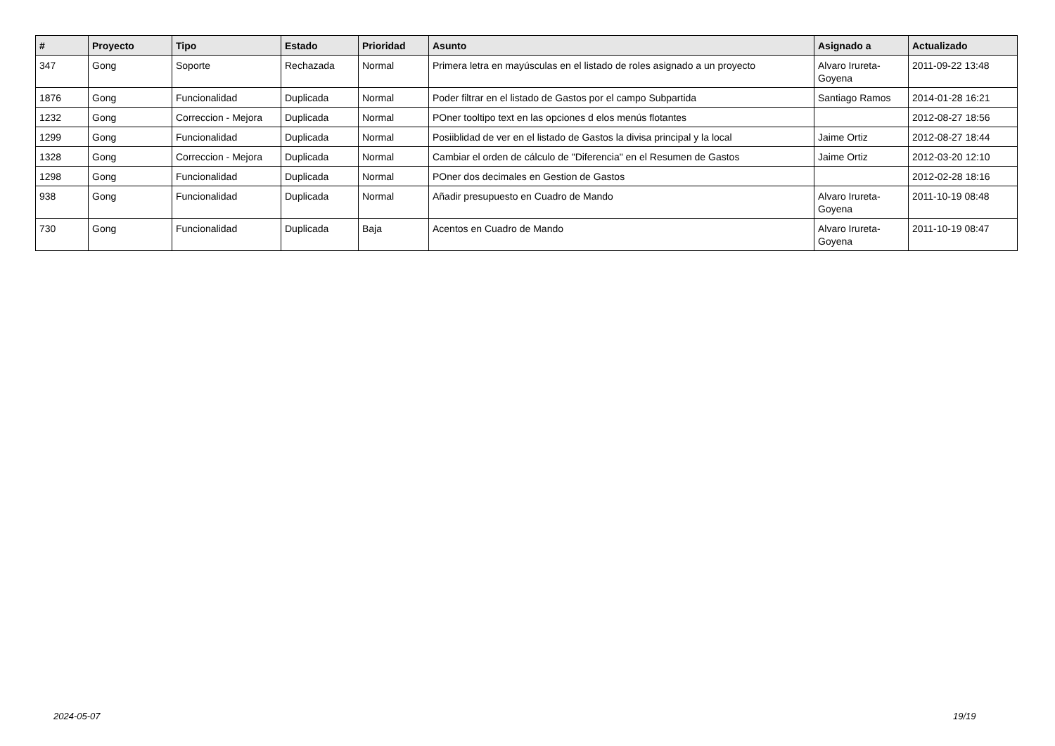| # | Proyecto | Tipo | Estado | Prioridad | Asunto | Asignado a | Actualizado |
| --- | --- | --- | --- | --- | --- | --- | --- |
| 347 | Gong | Soporte | Rechazada | Normal | Primera letra en mayúsculas en el listado de roles asignado a un proyecto | Alvaro Irureta-Goyena | 2011-09-22 13:48 |
| 1876 | Gong | Funcionalidad | Duplicada | Normal | Poder filtrar en el listado de Gastos por el campo Subpartida | Santiago Ramos | 2014-01-28 16:21 |
| 1232 | Gong | Correccion - Mejora | Duplicada | Normal | POner tooltipo text en las opciones d elos menús flotantes | | 2012-08-27 18:56 |
| 1299 | Gong | Funcionalidad | Duplicada | Normal | Posiiblidad de ver en el listado de Gastos la divisa principal y la local | Jaime Ortiz | 2012-08-27 18:44 |
| 1328 | Gong | Correccion - Mejora | Duplicada | Normal | Cambiar el orden de cálculo de "Diferencia" en el Resumen de Gastos | Jaime Ortiz | 2012-03-20 12:10 |
| 1298 | Gong | Funcionalidad | Duplicada | Normal | POner dos decimales en Gestion de Gastos | | 2012-02-28 18:16 |
| 938 | Gong | Funcionalidad | Duplicada | Normal | Añadir presupuesto en Cuadro de Mando | Alvaro Irureta-Goyena | 2011-10-19 08:48 |
| 730 | Gong | Funcionalidad | Duplicada | Baja | Acentos en Cuadro de Mando | Alvaro Irureta-Goyena | 2011-10-19 08:47 |
2024-05-07 19/19